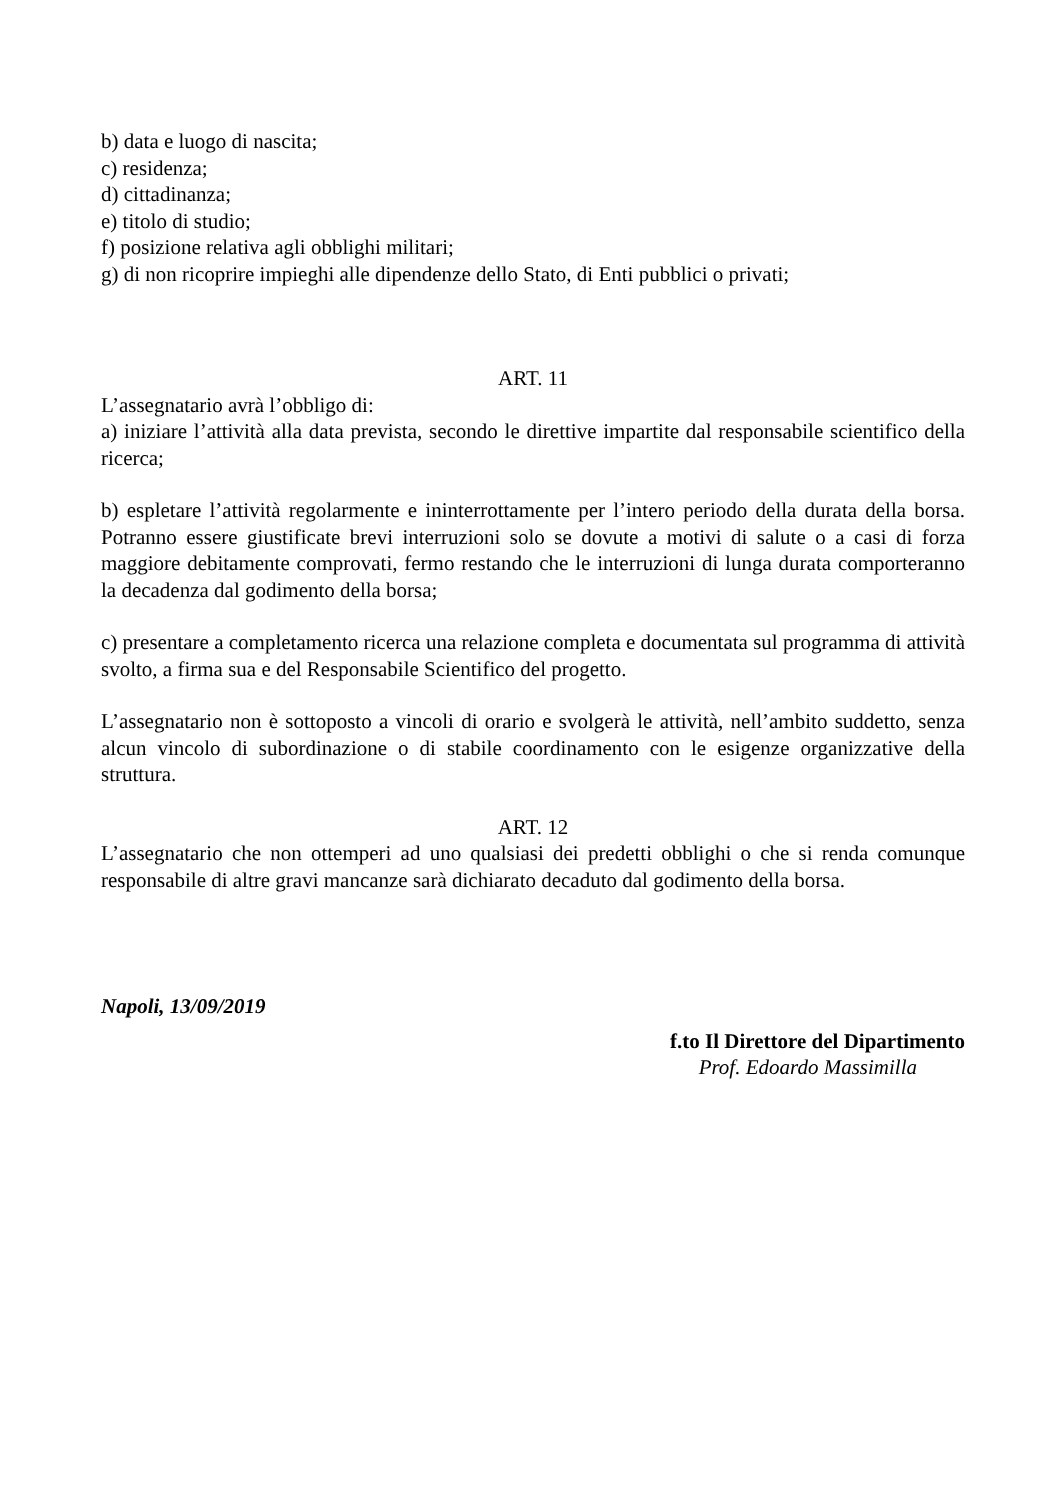b) data e luogo di nascita;
c) residenza;
d) cittadinanza;
e) titolo di studio;
f) posizione relativa agli obblighi militari;
g) di non ricoprire impieghi alle dipendenze dello Stato, di Enti pubblici o privati;
ART. 11
L’assegnatario avrà l’obbligo di:
a) iniziare l’attività alla data prevista, secondo le direttive impartite dal responsabile scientifico della ricerca;
b) espletare l’attività regolarmente e ininterrottamente per l’intero periodo della durata della borsa. Potranno essere giustificate brevi interruzioni solo se dovute a motivi di salute o a casi di forza maggiore debitamente comprovati, fermo restando che le interruzioni di lunga durata comporteranno la decadenza dal godimento della borsa;
c) presentare a completamento ricerca una relazione completa e documentata sul programma di attività svolto, a firma sua e del Responsabile Scientifico del progetto.
L’assegnatario non è sottoposto a vincoli di orario e svolgerà le attività, nell’ambito suddetto, senza alcun vincolo di subordinazione o di stabile coordinamento con le esigenze organizzative della struttura.
ART. 12
L’assegnatario che non ottemperi ad uno qualsiasi dei predetti obblighi o che si renda comunque responsabile di altre gravi mancanze sarà dichiarato decaduto dal godimento della borsa.
Napoli, 13/09/2019
f.to Il Direttore del Dipartimento
Prof. Edoardo Massimilla